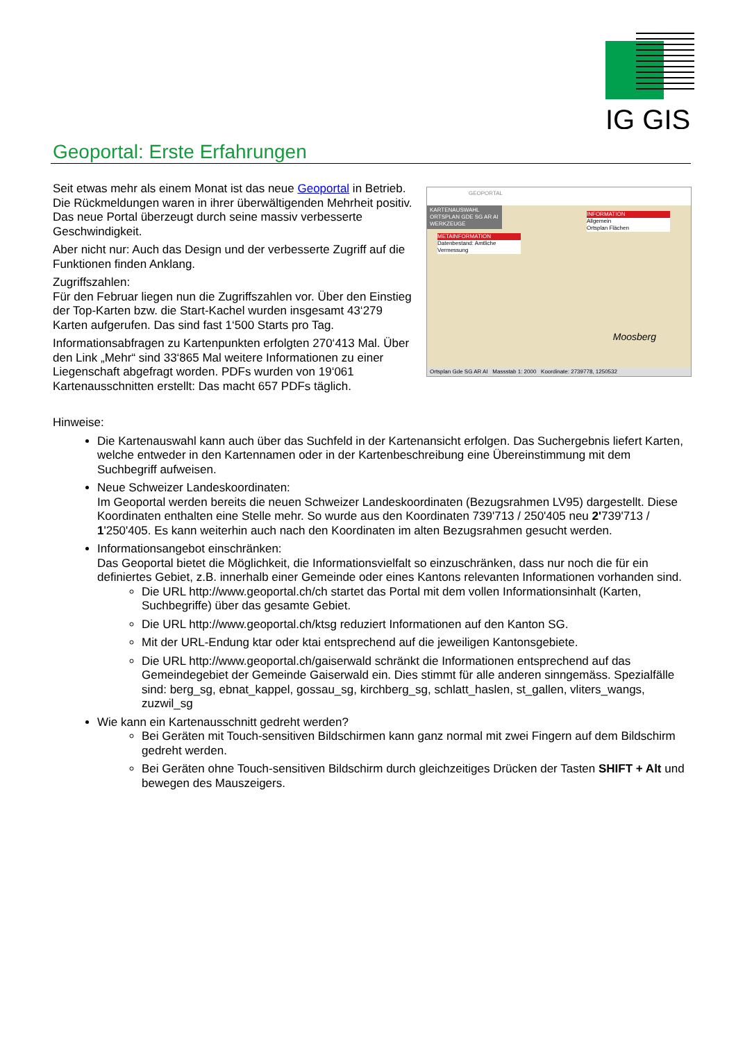IG GIS
Geoportal: Erste Erfahrungen
Seit etwas mehr als einem Monat ist das neue Geoportal in Betrieb. Die Rückmeldungen waren in ihrer überwältigenden Mehrheit positiv. Das neue Portal überzeugt durch seine massiv verbesserte Geschwindigkeit.
Aber nicht nur: Auch das Design und der verbesserte Zugriff auf die Funktionen finden Anklang.
Zugriffszahlen:
Für den Februar liegen nun die Zugriffszahlen vor. Über den Einstieg der Top-Karten bzw. die Start-Kachel wurden insgesamt 43‘279 Karten aufgerufen. Das sind fast 1‘500 Starts pro Tag.
Informationsabfragen zu Kartenpunkten erfolgten 270‘413 Mal. Über den Link „Mehr“ sind 33‘865 Mal weitere Informationen zu einer Liegenschaft abgefragt worden. PDFs wurden von 19‘061 Kartenausschnitten erstellt: Das macht 657 PDFs täglich.
GEOPORTAL
KARTENAUSWAHL
ORTSPLAN GDE SG AR AI
WERKZEUGE
METAINFORMATION
Datenbestand: Amtliche Vermessung
INFORMATION
Allgemein
Ortsplan Flächen
Moosberg
Ortsplan Gde SG AR AI Massstab 1: 2000 Koordinate: 2739778, 1250532
Hinweise:
Die Kartenauswahl kann auch über das Suchfeld in der Kartenansicht erfolgen. Das Suchergebnis liefert Karten, welche entweder in den Kartennamen oder in der Kartenbeschreibung eine Übereinstimmung mit dem Suchbegriff aufweisen.
Neue Schweizer Landeskoordinaten:
Im Geoportal werden bereits die neuen Schweizer Landeskoordinaten (Bezugsrahmen LV95) dargestellt. Diese Koordinaten enthalten eine Stelle mehr. So wurde aus den Koordinaten 739'713 / 250'405 neu 2'739'713 / 1'250'405. Es kann weiterhin auch nach den Koordinaten im alten Bezugsrahmen gesucht werden.
Informationsangebot einschränken:
Das Geoportal bietet die Möglichkeit, die Informationsvielfalt so einzuschränken, dass nur noch die für ein definiertes Gebiet, z.B. innerhalb einer Gemeinde oder eines Kantons relevanten Informationen vorhanden sind.
Die URL http://www.geoportal.ch/ch startet das Portal mit dem vollen Informationsinhalt (Karten, Suchbegriffe) über das gesamte Gebiet.
Die URL http://www.geoportal.ch/ktsg reduziert Informationen auf den Kanton SG.
Mit der URL-Endung ktar oder ktai entsprechend auf die jeweiligen Kantonsgebiete.
Die URL http://www.geoportal.ch/gaiserwald schränkt die Informationen entsprechend auf das Gemeindegebiet der Gemeinde Gaiserwald ein. Dies stimmt für alle anderen sinngemäss. Spezialfälle sind: berg_sg, ebnat_kappel, gossau_sg, kirchberg_sg, schlatt_haslen, st_gallen, vliters_wangs, zuzwil_sg
Wie kann ein Kartenausschnitt gedreht werden?
Bei Geräten mit Touch-sensitiven Bildschirmen kann ganz normal mit zwei Fingern auf dem Bildschirm gedreht werden.
Bei Geräten ohne Touch-sensitiven Bildschirm durch gleichzeitiges Drücken der Tasten SHIFT + Alt und bewegen des Mauszeigers.